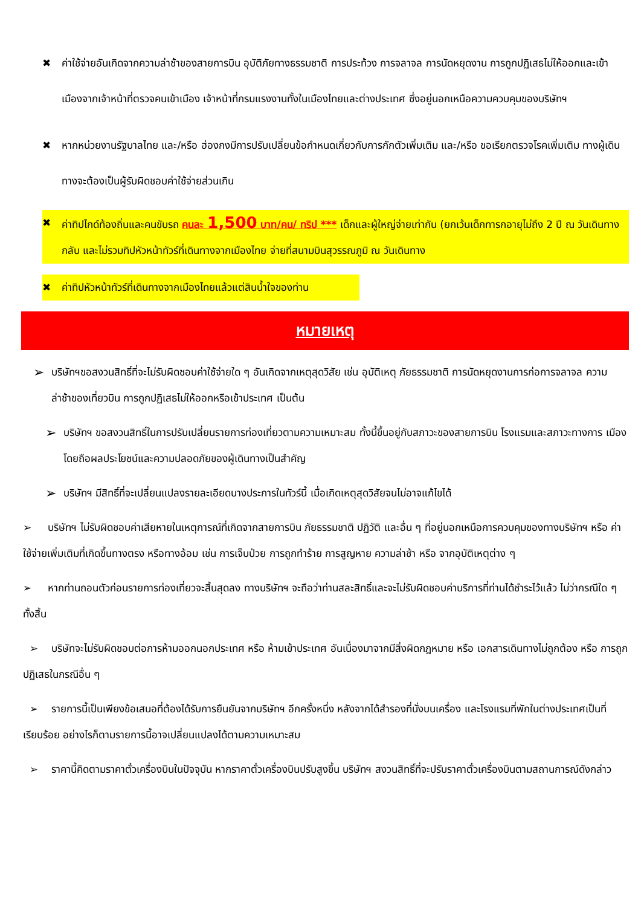✖ ค่าใช้จ่ายอันเกิดจากความล่าช้าของสายการบิน อุบัติภัยทางธรรมชาติ การประท้วง การจลาจล การนัดหยุดงาน การถูกปฏิเสธไม่ให้ออกและเข้าเมืองจากเจ้าหน้าที่ตรวจคนเข้าเมือง เจ้าหน้าที่กรมแรงงานทั้งในเมืองไทยและต่างประเทศ ซึ่งอยู่นอกเหนือความควบคุมของบริษัทฯ
✖ หากหน่วยงานรัฐบาลไทย และ/หรือ ฮ่องกงมีการปรับเปลี่ยนข้อกำหนดเกี่ยวกับการกักตัวเพิ่มเติม และ/หรือ ขอเรียกตรวจโรคเพิ่มเติม ทางผู้เดินทางจะต้องเป็นผู้รับผิดชอบค่าใช้จ่ายส่วนเกิน
✖ ค่าทิปไกด์ท้องถิ่นและคนขับรถ คนละ 1,500 บาท/คน/ ทริป *** เด็กและผู้ใหญ่จ่ายเท่ากัน (ยกเว้นเด็กทารกอายุไม่ถึง 2 ปี ณ วันเดินทางกลับ และไม่รวมทิปหัวหน้าทัวร์ที่เดินทางจากเมืองไทย จ่ายที่สนามบินสุวรรณภูมิ ณ วันเดินทาง
✖ ค่าทิปหัวหน้าทัวร์ที่เดินทางจากเมืองไทยแล้วแต่สินน้ำใจของท่าน
หมายเหตุ
➢
บริษัทฯขอสงวนสิทธิ์ที่จะไม่รับผิดชอบค่าใช้จ่ายใด ๆ อันเกิดจากเหตุสุดวิสัย เช่น อุบัติเหตุ ภัยธรรมชาติ การนัดหยุดงานการก่อการจลาจล ความ ล่าช้าของเที่ยวบิน การถูกปฏิเสธไม่ให้ออกหรือเข้าประเทศ เป็นต้น
➢
บริษัทฯ ขอสงวนสิทธิ์ในการปรับเปลี่ยนรายการท่องเที่ยวตามความเหมาะสม ทั้งนี้ขึ้นอยู่กับสภาวะของสายการบิน โรงแรมและสภาวะทางการ เมืองโดยถือผลประโยชน์และความปลอดภัยของผู้เดินทางเป็นสำคัญ
➢
บริษัทฯ มีสิทธิ์ที่จะเปลี่ยนแปลงรายละเอียดบางประการในทัวร์นี้ เมื่อเกิดเหตุสุดวิสัยจนไม่อาจแก้ไขได้
➢ บริษัทฯ ไม่รับผิดชอบค่าเสียหายในเหตุการณ์ที่เกิดจากสายการบิน ภัยธรรมชาติ ปฏิวัติ และอื่น ๆ ที่อยู่นอกเหนือการควบคุมของทางบริษัทฯ หรือ ค่าใช้จ่ายเพิ่มเติมที่เกิดขึ้นทางตรง หรือทางอ้อม เช่น การเจ็บป่วย การถูกทำร้าย การสูญหาย ความล่าช้า หรือ จากอุบัติเหตุต่าง ๆ
➢ หากท่านถอนตัวก่อนรายการท่องเที่ยวจะสิ้นสุดลง ทางบริษัทฯ จะถือว่าท่านสละสิทธิ์และจะไม่รับผิดชอบค่าบริการที่ท่านได้ชำระไว้แล้ว ไม่ว่ากรณีใด ๆ ทั้งสิ้น
➢ บริษัทจะไม่รับผิดชอบต่อการห้ามออกนอกประเทศ หรือ ห้ามเข้าประเทศ อันเนื่องมาจากมีสิ่งผิดกฎหมาย หรือ เอกสารเดินทางไม่ถูกต้อง หรือ การถูกปฏิเสธในกรณีอื่น ๆ
➢ รายการนี้เป็นเพียงข้อเสนอที่ต้องได้รับการยืนยันจากบริษัทฯ อีกครั้งหนึ่ง หลังจากได้สำรองที่นั่งบนเครื่อง และโรงแรมที่พักในต่างประเทศเป็นที่เรียบร้อย อย่างไรก็ตามรายการนี้อาจเปลี่ยนแปลงได้ตามความเหมาะสม
➢ ราคานี้คิดตามราคาตั๋วเครื่องบินในปัจจุบัน หากราคาตั๋วเครื่องบินปรับสูงขึ้น บริษัทฯ สงวนสิทธิ์ที่จะปรับราคาตั๋วเครื่องบินตามสถานการณ์ดังกล่าว